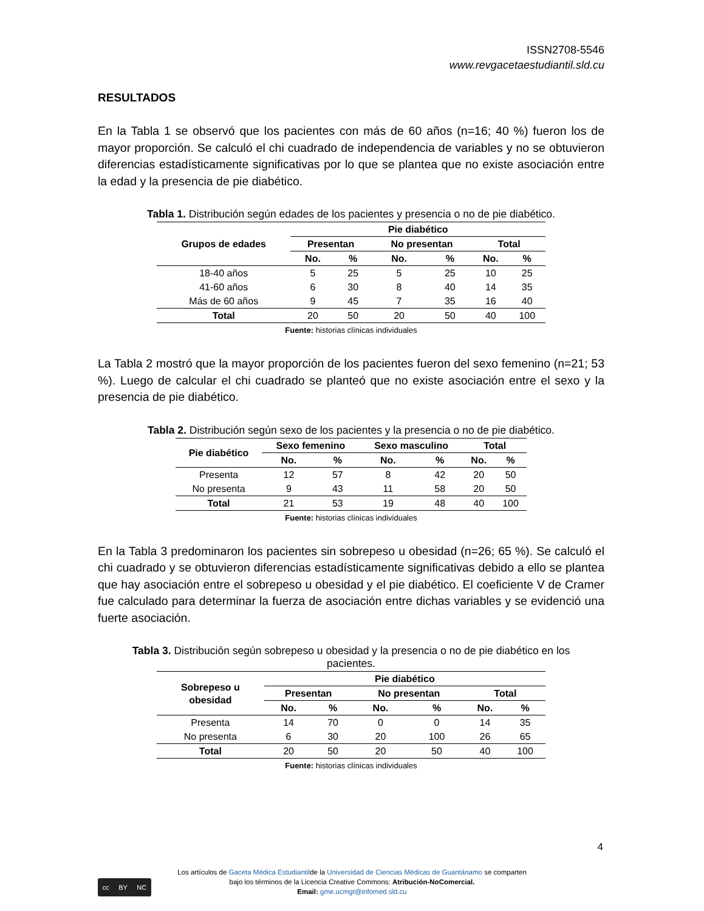ISSN2708-5546
www.revgacetaestudiantil.sld.cu
RESULTADOS
En la Tabla 1 se observó que los pacientes con más de 60 años (n=16; 40 %) fueron los de mayor proporción. Se calculó el chi cuadrado de independencia de variables y no se obtuvieron diferencias estadísticamente significativas por lo que se plantea que no existe asociación entre la edad y la presencia de pie diabético.
Tabla 1. Distribución según edades de los pacientes y presencia o no de pie diabético.
| Grupos de edades | Pie diabético | | | | | |
| --- | --- | --- | --- | --- | --- | --- |
| | Presentan | | No presentan | | Total | |
| | No. | % | No. | % | No. | % |
| 18-40 años | 5 | 25 | 5 | 25 | 10 | 25 |
| 41-60 años | 6 | 30 | 8 | 40 | 14 | 35 |
| Más de 60 años | 9 | 45 | 7 | 35 | 16 | 40 |
| Total | 20 | 50 | 20 | 50 | 40 | 100 |
Fuente: historias clínicas individuales
La Tabla 2 mostró que la mayor proporción de los pacientes fueron del sexo femenino (n=21; 53 %). Luego de calcular el chi cuadrado se planteó que no existe asociación entre el sexo y la presencia de pie diabético.
Tabla 2. Distribución según sexo de los pacientes y la presencia o no de pie diabético.
| Pie diabético | Sexo femenino | | Sexo masculino | | Total | |
| --- | --- | --- | --- | --- | --- | --- |
| | No. | % | No. | % | No. | % |
| Presenta | 12 | 57 | 8 | 42 | 20 | 50 |
| No presenta | 9 | 43 | 11 | 58 | 20 | 50 |
| Total | 21 | 53 | 19 | 48 | 40 | 100 |
Fuente: historias clínicas individuales
En la Tabla 3 predominaron los pacientes sin sobrepeso u obesidad (n=26; 65 %). Se calculó el chi cuadrado y se obtuvieron diferencias estadísticamente significativas debido a ello se plantea que hay asociación entre el sobrepeso u obesidad y el pie diabético. El coeficiente V de Cramer fue calculado para determinar la fuerza de asociación entre dichas variables y se evidenció una fuerte asociación.
Tabla 3. Distribución según sobrepeso u obesidad y la presencia o no de pie diabético en los pacientes.
| Sobrepeso u obesidad | Pie diabético | | | | | |
| --- | --- | --- | --- | --- | --- | --- |
| | Presentan | | No presentan | | Total | |
| | No. | % | No. | % | No. | % |
| Presenta | 14 | 70 | 0 | 0 | 14 | 35 |
| No presenta | 6 | 30 | 20 | 100 | 26 | 65 |
| Total | 20 | 50 | 20 | 50 | 40 | 100 |
Fuente: historias clínicas individuales
4
cc BY NC
Los artículos de Gaceta Médica Estudiantilde la Universidad de Ciencias Médicas de Guantánamo se comparten
bajo los términos de la Licencia Creative Commons: Atribución-NoComercial.
Email: gme.ucmgt@infomed.sld.cu